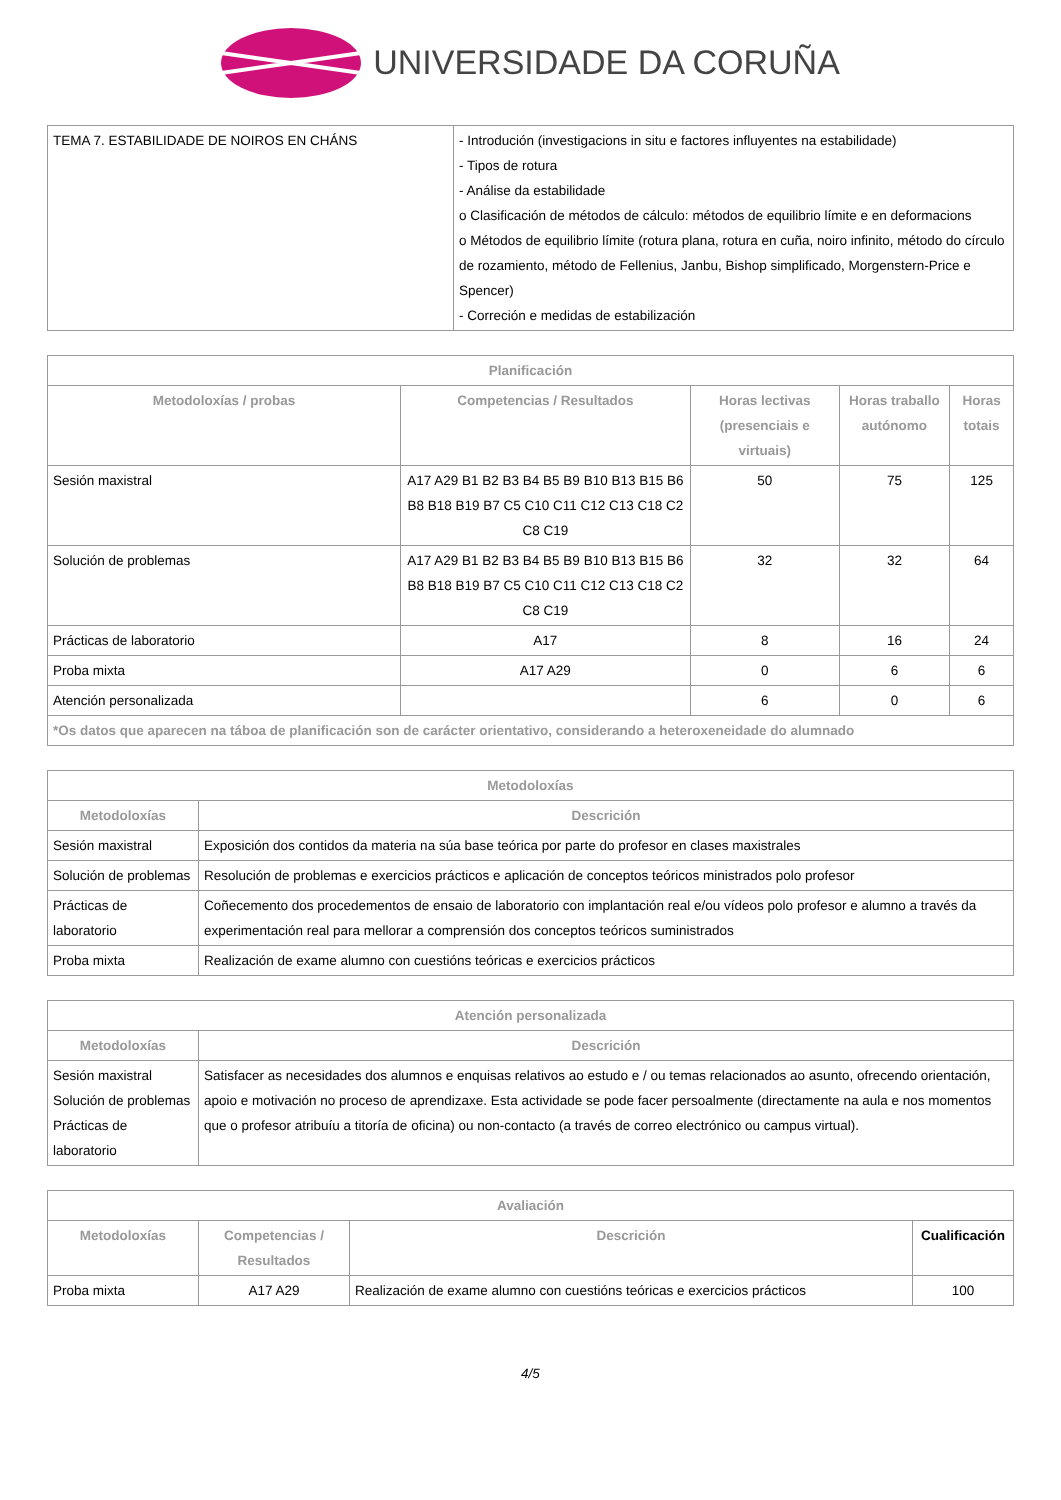UNIVERSIDADE DA CORUÑA
| TEMA 7. ESTABILIDADE DE NOIROS EN CHÁNS | - Introdución (investigacions in situ e factores influyentes na estabilidade) - Tipos de rotura - Análise da estabilidade o Clasificación de métodos de cálculo: métodos de equilibrio límite e en deformacions o Métodos de equilibrio límite (rotura plana, rotura en cuña, noiro infinito, método do círculo de rozamiento, método de Fellenius, Janbu, Bishop simplificado, Morgenstern-Price e Spencer) - Correción e medidas de estabilización |
| Planificación | | | | |
| --- | --- | --- | --- | --- |
| Metodoloxías / probas | Competencias / Resultados | Horas lectivas (presenciais e virtuais) | Horas traballo autónomo | Horas totais |
| Sesión maxistral | A17 A29 B1 B2 B3 B4 B5 B9 B10 B13 B15 B6 B8 B18 B19 B7 C5 C10 C11 C12 C13 C18 C2 C8 C19 | 50 | 75 | 125 |
| Solución de problemas | A17 A29 B1 B2 B3 B4 B5 B9 B10 B13 B15 B6 B8 B18 B19 B7 C5 C10 C11 C12 C13 C18 C2 C8 C19 | 32 | 32 | 64 |
| Prácticas de laboratorio | A17 | 8 | 16 | 24 |
| Proba mixta | A17 A29 | 0 | 6 | 6 |
| Atención personalizada | | 6 | 0 | 6 |
| *Os datos que aparecen na táboa de planificación son de carácter orientativo, considerando a heteroxeneidade do alumnado | | | | |
| Metodoloxías | |
| --- | --- |
| Metodoloxías | Descrición |
| Sesión maxistral | Exposición dos contidos da materia na súa base teórica por parte do profesor en clases maxistrales |
| Solución de problemas | Resolución de problemas e exercicios prácticos e aplicación de conceptos teóricos ministrados polo profesor |
| Prácticas de laboratorio | Coñecemento dos procedementos de ensaio de laboratorio con implantación real e/ou vídeos polo profesor e alumno a través da experimentación real para mellorar a comprensión dos conceptos teóricos suministrados |
| Proba mixta | Realización de exame alumno con cuestións teóricas e exercicios prácticos |
| Atención personalizada | |
| --- | --- |
| Metodoloxías | Descrición |
| Sesión maxistral Solución de problemas Prácticas de laboratorio | Satisfacer as necesidades dos alumnos e enquisas relativos ao estudo e / ou temas relacionados ao asunto, ofrecendo orientación, apoio e motivación no proceso de aprendizaxe. Esta actividade se pode facer persoalmente (directamente na aula e nos momentos que o profesor atribuíu a titoría de oficina) ou non-contacto (a través de correo electrónico ou campus virtual). |
| Avaliación | | | |
| --- | --- | --- | --- |
| Metodoloxías | Competencias / Resultados | Descrición | Cualificación |
| Proba mixta | A17 A29 | Realización de exame alumno con cuestións teóricas e exercicios prácticos | 100 |
4/5